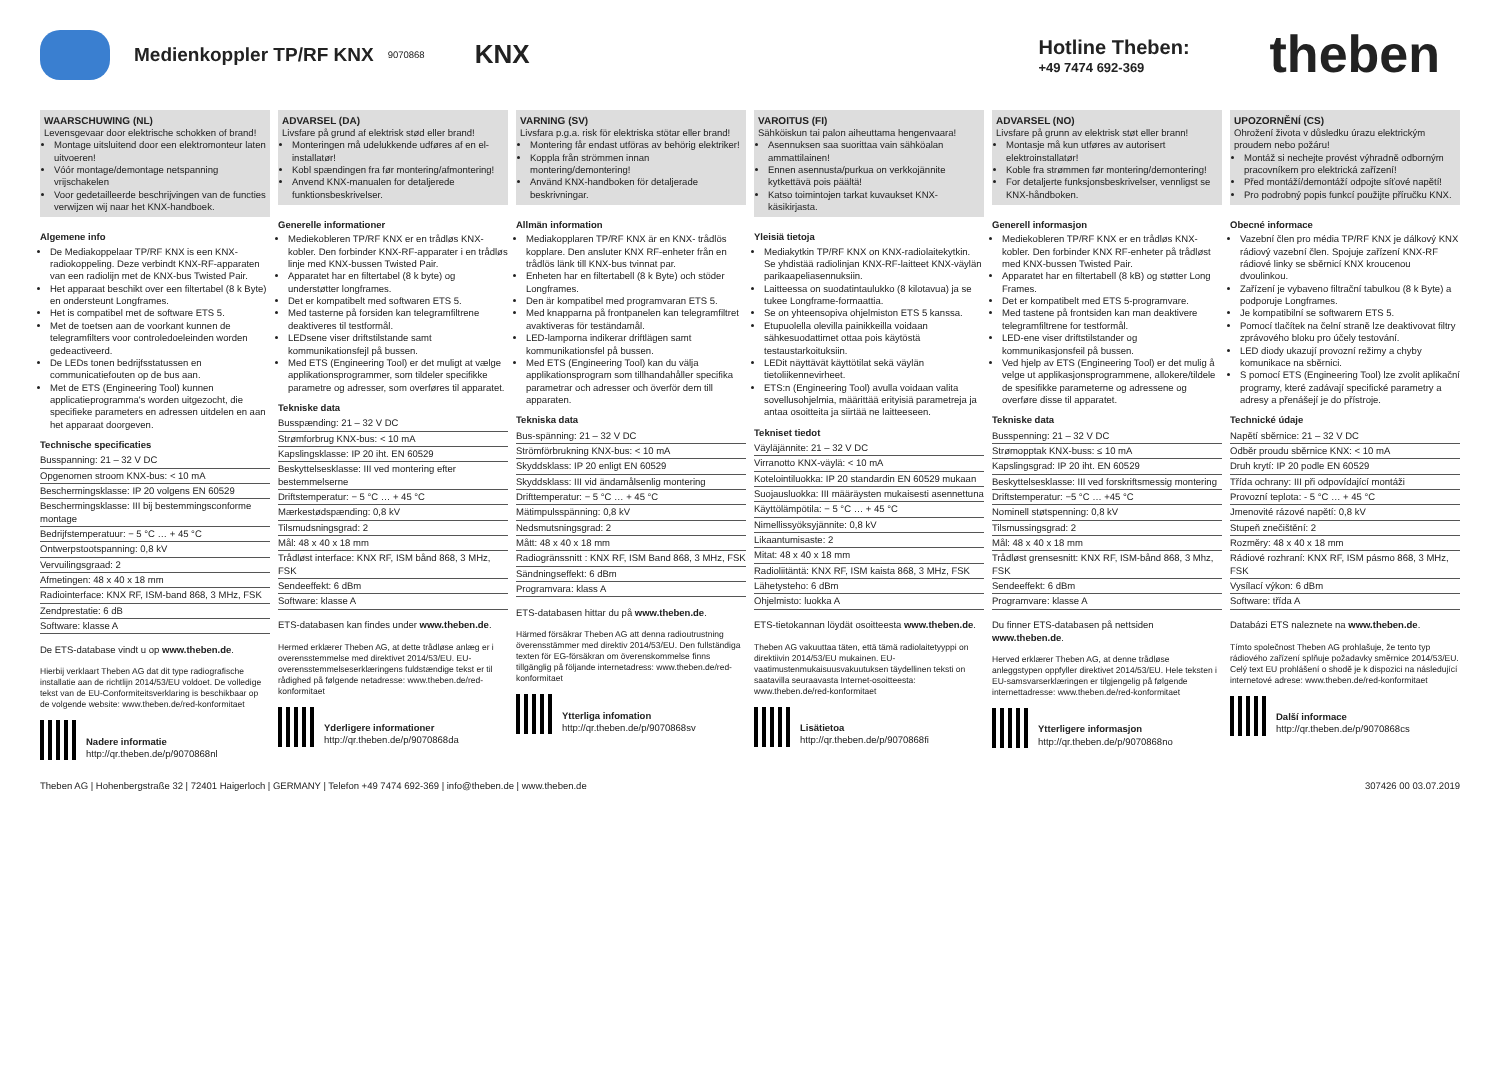Medienkoppler TP/RF KNX 9070868 KNX
Hotline Theben:
+49 7474 692-369
theben
WAARSCHUWING (NL)
Levensgevaar door elektrische schokken of brand!
Montage uitsluitend door een elektromonteur laten uitvoeren!
Vóór montage/demontage netspanning vrijschakelen
Voor gedetailleerde beschrijvingen van de functies verwijzen wij naar het KNX-handboek.
Algemene info
De Mediakoppelaar TP/RF KNX is een KNX- radiokoppeling. Deze verbindt KNX-RF-apparaten van een radiolijn met de KNX-bus Twisted Pair.
Het apparaat beschikt over een filtertabel (8 k Byte) en ondersteunt Longframes.
Het is compatibel met de software ETS 5.
Met de toetsen aan de voorkant kunnen de telegramfilters voor controledoeleinden worden gedeactiveerd.
De LEDs tonen bedrijfsstatussen en communicatiefouten op de bus aan.
Met de ETS (Engineering Tool) kunnen applicatieprogramma's worden uitgezocht, die specifieke parameters en adressen uitdelen en aan het apparaat doorgeven.
Technische specificaties
| Busspanning: 21 – 32 V DC |
| Opgenomen stroom KNX-bus: < 10 mA |
| Beschermingsklasse: IP 20 volgens EN 60529 |
| Beschermingsklasse: III bij bestemmingsconforme montage |
| Bedrijfstemperatuur: − 5 °C … + 45 °C |
| Ontwerpstootspanning: 0,8 kV |
| Vervuilingsgraad: 2 |
| Afmetingen: 48 x 40 x 18 mm |
| Radiointerface: KNX RF, ISM-band 868, 3 MHz, FSK |
| Zendprestatie: 6 dB |
| Software: klasse A |
De ETS-database vindt u op www.theben.de.
Hierbij verklaart Theben AG dat dit type radiografische installatie aan de richtlijn 2014/53/EU voldoet. De volledige tekst van de EU-Conformiteitsverklaring is beschikbaar op de volgende website: www.theben.de/red-konformitaet
Nadere informatie
http://qr.theben.de/p/9070868nl
ADVARSEL (DA)
Livsfare på grund af elektrisk stød eller brand!
Monteringen må udelukkende udføres af en el-installatør!
Kobl spændingen fra før montering/afmontering!
Anvend KNX-manualen for detaljerede funktionsbeskrivelser.
Generelle informationer
Mediekobleren TP/RF KNX er en trådløs KNX-kobler. Den forbinder KNX-RF-apparater i en trådløs linje med KNX-bussen Twisted Pair.
Apparatet har en filtertabel (8 k byte) og understøtter longframes.
Det er kompatibelt med softwaren ETS 5.
Med tasterne på forsiden kan telegramfiltrene deaktiveres til testformål.
LEDsene viser driftstilstande samt kommunikationsfejl på bussen.
Med ETS (Engineering Tool) er det muligt at vælge applikationsprogrammer, som tildeler specifikke parametre og adresser, som overføres til apparatet.
Tekniske data
| Busspænding: 21 – 32 V DC |
| Strømforbrug KNX-bus: < 10 mA |
| Kapslingsklasse: IP 20 iht. EN 60529 |
| Beskyttelsesklasse: III ved montering efter bestemmelserne |
| Driftstemperatur: − 5 °C … + 45 °C |
| Mærkestødspænding: 0,8 kV |
| Tilsmudsningsgrad: 2 |
| Mål: 48 x 40 x 18 mm |
| Trådløst interface: KNX RF, ISM bånd 868, 3 MHz, FSK |
| Sendeeffekt: 6 dBm |
| Software: klasse A |
ETS-databasen kan findes under www.theben.de.
Hermed erklærer Theben AG, at dette trådløse anlæg er i overensstemmelse med direktivet 2014/53/EU. EU-overensstemmelseserklæringens fuldstændige tekst er til rådighed på følgende netadresse: www.theben.de/red-konformitaet
Yderligere informationer
http://qr.theben.de/p/9070868da
VARNING (SV)
Livsfara p.g.a. risk för elektriska stötar eller brand!
Montering får endast utföras av behörig elektriker!
Koppla från strömmen innan montering/demontering!
Använd KNX-handboken för detaljerade beskrivningar.
Allmän information
Mediakopplaren TP/RF KNX är en KNX- trådlös kopplare. Den ansluter KNX RF-enheter från en trådlös länk till KNX-bus tvinnat par.
Enheten har en filtertabell (8 k Byte) och stöder Longframes.
Den är kompatibel med programvaran ETS 5.
Med knapparna på frontpanelen kan telegramfiltret avaktiveras för teständamål.
LED-lamporna indikerar driftlägen samt kommunikationsfel på bussen.
Med ETS (Engineering Tool) kan du välja applikationsprogram som tillhandahåller specifika parametrar och adresser och överför dem till apparaten.
Tekniska data
| Bus-spänning: 21 – 32 V DC |
| Strömförbrukning KNX-bus: < 10 mA |
| Skyddsklass: IP 20 enligt EN 60529 |
| Skyddsklass: III vid ändamålsenlig montering |
| Drifttemperatur: − 5 °C … + 45 °C |
| Mätimpulsspänning: 0,8 kV |
| Nedsmutsningsgrad: 2 |
| Mått: 48 x 40 x 18 mm |
| Radiogränssnitt : KNX RF, ISM Band 868, 3 MHz, FSK |
| Sändningseffekt: 6 dBm |
| Programvara: klass A |
ETS-databasen hittar du på www.theben.de.
Härmed försäkrar Theben AG att denna radioutrustning överensstämmer med direktiv 2014/53/EU. Den fullständiga texten för EG-försäkran om överenskommelse finns tillgänglig på följande internetadress: www.theben.de/red-konformitaet
Ytterliga infomation
http://qr.theben.de/p/9070868sv
VAROITUS (FI)
Sähköiskun tai palon aiheuttama hengenvaara!
Asennuksen saa suorittaa vain sähköalan ammattilainen!
Ennen asennusta/purkua on verkkojännite kytkettävä pois päältä!
Katso toimintojen tarkat kuvaukset KNX-käsikirjasta.
Yleisiä tietoja
Mediakytkin TP/RF KNX on KNX-radiolaitekytkin. Se yhdistää radiolinjan KNX-RF-laitteet KNX-väylän parikaapeliasennuksiin.
Laitteessa on suodatintaulukko (8 kilotavua) ja se tukee Longframe-formaattia.
Se on yhteensopiva ohjelmiston ETS 5 kanssa.
Etupuolella olevilla painikkeilla voidaan sähkesuodattimet ottaa pois käytöstä testaustarkoituksiin.
LEDit näyttävät käyttötilat sekä väylän tietoliikennevirheet.
ETS:n (Engineering Tool) avulla voidaan valita sovellusohjelmia, määrittää erityisiä parametreja ja antaa osoitteita ja siirtää ne laitteeseen.
Tekniset tiedot
| Väyläjännite: 21 – 32 V DC |
| Virranotto KNX-väylä: < 10 mA |
| Kotelointiluokka: IP 20 standardin EN 60529 mukaan |
| Suojausluokka: III määräysten mukaisesti asennettuna |
| Käyttölämpötila: − 5 °C … + 45 °C |
| Nimellissyöksyjännite: 0,8 kV |
| Likaantumisaste: 2 |
| Mitat: 48 x 40 x 18 mm |
| Radioliitäntä: KNX RF, ISM kaista 868, 3 MHz, FSK |
| Lähetysteho: 6 dBm |
| Ohjelmisto: luokka A |
ETS-tietokannan löydät osoitteesta www.theben.de.
Theben AG vakuuttaa täten, että tämä radiolaitetyyppi on direktiivin 2014/53/EU mukainen. EU-vaatimustenmukaisuusvakuutuksen täydellinen teksti on saatavilla seuraavasta Internet-osoitteesta: www.theben.de/red-konformitaet
Lisätietoa
http://qr.theben.de/p/9070868fi
ADVARSEL (NO)
Livsfare på grunn av elektrisk støt eller brann!
Montasje må kun utføres av autorisert elektroinstallatør!
Koble fra strømmen før montering/demontering!
For detaljerte funksjonsbeskrivelser, vennligst se KNX-håndboken.
Generell informasjon
Mediekobleren TP/RF KNX er en trådløs KNX-kobler. Den forbinder KNX RF-enheter på trådløst med KNX-bussen Twisted Pair.
Apparatet har en filtertabell (8 kB) og støtter Long Frames.
Det er kompatibelt med ETS 5-programvare.
Med tastene på frontsiden kan man deaktivere telegramfiltrene for testformål.
LED-ene viser driftstilstander og kommunikasjonsfeil på bussen.
Ved hjelp av ETS (Engineering Tool) er det mulig å velge ut applikasjonsprogrammene, allokere/tildele de spesifikke parameterne og adressene og overføre disse til apparatet.
Tekniske data
| Busspenning: 21 – 32 V DC |
| Strømopptak KNX-buss: ≤ 10 mA |
| Kapslingsgrad: IP 20 iht. EN 60529 |
| Beskyttelsesklasse: III ved forskriftsmessig montering |
| Driftstemperatur: −5 °C … +45 °C |
| Nominell støtspenning: 0,8 kV |
| Tilsmussingsgrad: 2 |
| Mål: 48 x 40 x 18 mm |
| Trådløst grensesnitt: KNX RF, ISM-bånd 868, 3 Mhz, FSK |
| Sendeeffekt: 6 dBm |
| Programvare: klasse A |
Du finner ETS-databasen på nettsiden www.theben.de.
Herved erklærer Theben AG, at denne trådløse anleggstypen oppfyller direktivet 2014/53/EU. Hele teksten i EU-samsvarserklæringen er tilgjengelig på følgende internettadresse: www.theben.de/red-konformitaet
Ytterligere informasjon
http://qr.theben.de/p/9070868no
UPOZORNĚNÍ (CS)
Ohrožení života v důsledku úrazu elektrickým proudem nebo požáru!
Montáž si nechejte provést výhradně odborným pracovníkem pro elektrická zařízení!
Před montáží/demontáží odpojte síťové napětí!
Pro podrobný popis funkcí použijte příručku KNX.
Obecné informace
Vazební člen pro média TP/RF KNX je dálkový KNX rádiový vazební člen. Spojuje zařízení KNX-RF rádiové linky se sběrnicí KNX kroucenou dvoulinkou.
Zařízení je vybaveno filtrační tabulkou (8 k Byte) a podporuje Longframes.
Je kompatibilní se softwarem ETS 5.
Pomocí tlačítek na čelní straně lze deaktivovat filtry zprávového bloku pro účely testování.
LED diody ukazují provozní režimy a chyby komunikace na sběrnici.
S pomocí ETS (Engineering Tool) lze zvolit aplikační programy, které zadávají specifické parametry a adresy a přenášejí je do přístroje.
Technické údaje
| Napětí sběrnice: 21 – 32 V DC |
| Odběr proudu sběrnice KNX: < 10 mA |
| Druh krytí: IP 20 podle EN 60529 |
| Třída ochrany: III při odpovídající montáži |
| Provozní teplota: - 5 °C … + 45 °C |
| Jmenovité rázové napětí: 0,8 kV |
| Stupeň znečištění: 2 |
| Rozměry: 48 x 40 x 18 mm |
| Rádiové rozhraní: KNX RF, ISM pásmo 868, 3 MHz, FSK |
| Vysílací výkon: 6 dBm |
| Software: třída A |
Databázi ETS naleznete na www.theben.de.
Tímto společnost Theben AG prohlašuje, že tento typ rádiového zařízení splňuje požadavky směrnice 2014/53/EU. Celý text EU prohlášení o shodě je k dispozici na následující internetové adrese: www.theben.de/red-konformitaet
Další informace
http://qr.theben.de/p/9070868cs
Theben AG | Hohenbergstraße 32 | 72401 Haigerloch | GERMANY | Telefon +49 7474 692-369 | info@theben.de | www.theben.de 307426 00 03.07.2019